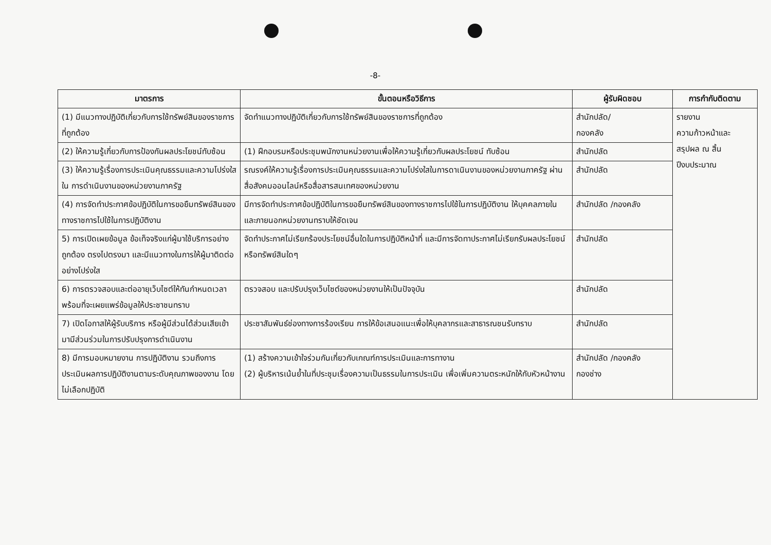-8-
| มาตรการ | ขั้นตอนหรือวิธีการ | ผู้รับผิดชอบ | การกำกับติดตาม |
| --- | --- | --- | --- |
| (1) มีแนวทางปฏิบัติเกี่ยวกับการใช้ทรัพย์สินของราชการที่ถูกต้อง | จัดทำแนวทางปฏิบัติเกี่ยวกับการใช้ทรัพย์สินของราชการที่ถูกต้อง | สำนักปลัด/ กองคลัง | รายงาน ความก้าวหน้าและ สรุปผล ณ สิ้น ปีงบประมาณ |
| (2) ให้ความรู้เกี่ยวกับการป้องกันผลประโยชน์ทับซ้อน | (1) ฝึกอบรมหรือประชุมพนักงานหน่วยงานเพื่อให้ความรู้เกี่ยวกับผลประโยชน์ ทับซ้อน | สำนักปลัด | |
| (3) ให้ความรู้เรื่องการประเมินคุณธรรมและความโปร่งใสใน การดำเนินงานของหน่วยงานภาครัฐ | รณรงค์ให้ความรู้เรื่องการประเมินคุณธรรมและความโปร่งใสในการดาเนินงานของหน่วยงานภาครัฐ ผ่านสื่อสังคมออนไลน์หรือสื่อสารสนเทศของหน่วยงาน | สำนักปลัด | |
| (4) การจัดทำประกาศข้อปฏิบัติในการขอยืมทรัพย์สินของทางราชการไปใช้ในการปฏิบัติงาน | มีการจัดทำประกาศข้อปฏิบัติในการขอยืมทรัพย์สินของทางราชการไปใช้ในการปฏิบัติงาน ให้บุคคลภายในและภายนอกหน่วยงานทราบให้ชัดเจน | สำนักปลัด /กองคลัง | |
| 5) การเปิดเผยข้อมูล ข้อเท็จจริงแก่ผู้มาใช้บริการอย่างถูกต้อง ตรงไปตรงมา และมีแนวทางในการให้ผู้มาติดต่ออย่างโปร่งใส | จัดทำประกาศไม่เรียกร้องประโยชน์อื่นใดในการปฏิบัติหน้าที่ และมีการจัดทาประกาศไม่เรียกรับผลประโยชน์หรือทรัพย์สินใดๆ | สำนักปลัด | |
| 6) การตรวจสอบและต่ออายุเว็บไซต์ให้ทันกำหนดเวลา พร้อมที่จะเผยแพร่ข้อมูลให้ประชาชนทราบ | ตรวจสอบ และปรับปรุงเว็บไซต์ของหน่วยงานให้เป็นปัจจุบัน | สำนักปลัด | |
| 7) เปิดโอกาสให้ผู้รับบริการ หรือผู้มีส่วนได้ส่วนเสียเข้ามามีส่วนร่วมในการปรับปรุงการดำเนินงาน | ประชาสัมพันธ์ช่องทางการร้องเรียน การให้ข้อเสนอแนะเพื่อให้บุคลากรและสาธารณชนรับทราบ | สำนักปลัด | |
| 8) มีการมอบหมายงาน การปฏิบัติงาน รวมถึงการประเมินผลการปฏิบัติงานตามระดับคุณภาพของงาน โดยไม่เลือกปฏิบัติ | (1) สร้างความเข้าใจร่วมกันเกี่ยวกับเกณฑ์การประเมินและการทางาน (2) ผู้บริหารเน้นย้ำในที่ประชุมเรื่องความเป็นธรรมในการประเมิน เพื่อเพิ่มความตระหนักให้กับหัวหน้างาน | สำนักปลัด /กองคลัง กองช่าง | |